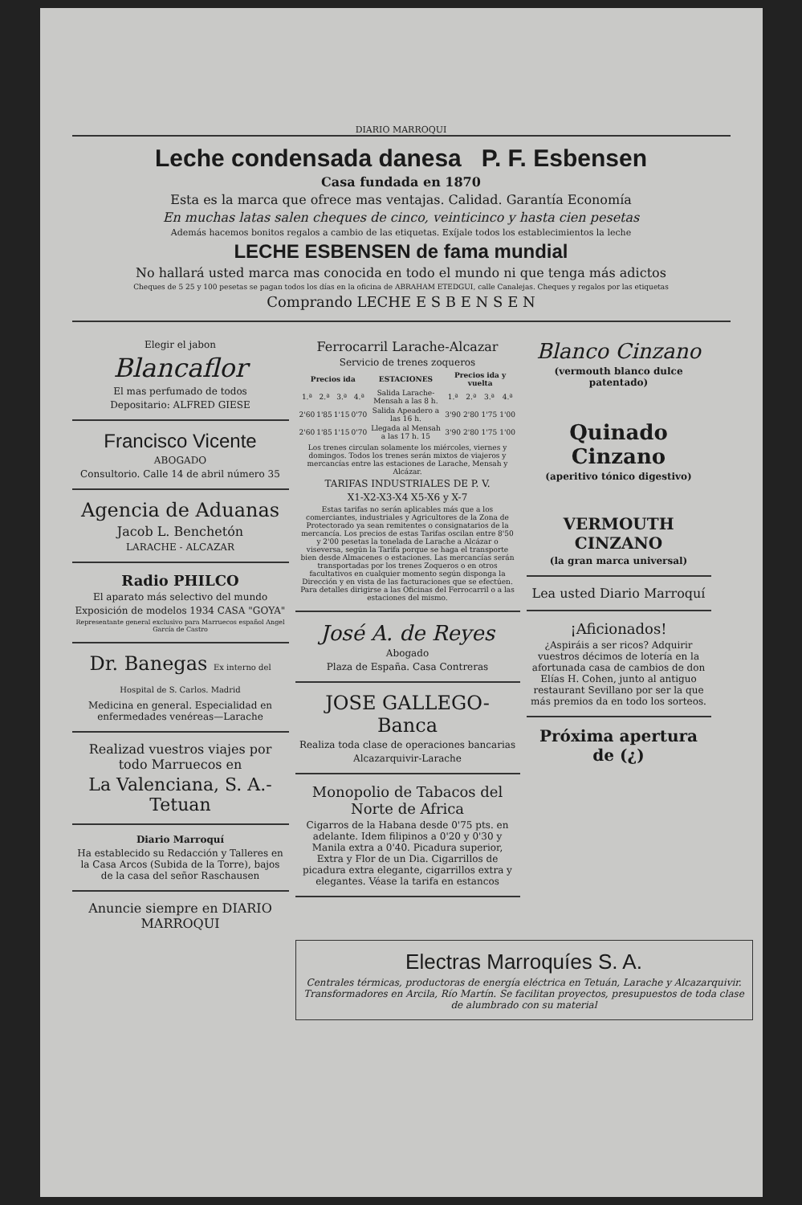DIARIO MARROQUI
Leche condensada danesa P. F. Esbensen
Casa fundada en 1870
Esta es la marca que ofrece mas ventajas. Calidad. Garantía Economía
En muchas latas salen cheques de cinco, veinticinco y hasta cien pesetas
Además hacemos bonitos regalos a cambio de las etiquetas. Exíjale todos los establecimientos la leche
LECHE ESBENSEN de fama mundial
No hallará usted marca mas conocida en todo el mundo ni que tenga más adictos
Cheques de 5 25 y 100 pesetas se pagan todos los días en la oficina de ABRAHAM ETEDGUI, calle Canalejas. Cheques y regalos por las etiquetas
Comprando LECHE E S B E N S E N
Elegir el jabon
Blancaflor
El mas perfumado de todos
Depositario: ALFRED GIESE
Francisco Vicente
ABOGADO
Consultorio. Calle 14 de abril número 35
Agencia de Aduanas
Jacob L. Benchetón
LARACHE - ALCAZAR
Radio PHILCO
El aparato más selectivo del mundo
Exposición de modelos 1934 CASA "GOYA"
Representante general exclusivo para Marruecos español Angel García de Castro
Dr. Banegas Ex interno del Hospital de S. Carlos. Madrid
Medicina en general. Especialidad en enfermedades venéreas—Larache
Realizad vuestros viajes por todo Marruecos en
La Valenciana, S. A.-Tetuan
Diario Marroquí
Ha establecido su Redacción y Talleres en la Casa Arcos (Subida de la Torre), bajos de la casa del señor Raschausen
Anuncie siempre en DIARIO MARROQUI
Ferrocarril Larache-Alcazar
Servicio de trenes zoqueros
| Precios ida | | | | ESTACIONES | Precios ida y vuelta | | | |
| --- | --- | --- | --- | --- | --- | --- | --- | --- |
| 1.ª | 2.ª | 3.ª | 4.ª | Salida Larache-Mensah a las 8 h. | 1.ª | 2.ª | 3.ª | 4.ª |
| 2'60 | 1'85 | 1'15 | 0'70 | Salida Apeadero a las 16 h. | 3'90 | 2'80 | 1'75 | 1'00 |
| 2'60 | 1'85 | 1'15 | 0'70 | Llegada al Mensah a las 17 h. 15 | 3'90 | 2'80 | 1'75 | 1'00 |
Los trenes circulan solamente los miércoles, viernes y domingos. Todos los trenes serán mixtos de viajeros y mercancías entre las estaciones de Larache, Mensah y Alcázar.
TARIFAS INDUSTRIALES DE P. V.
X1-X2-X3-X4 X5-X6 y X-7
Estas tarifas no serán aplicables más que a los comerciantes, industriales y Agricultores de la Zona de Protectorado ya sean remitentes o consignatarios de la mercancía. Los precios de estas Tarifas oscilan entre 8'50 y 2'00 pesetas la tonelada de Larache a Alcázar o viseversa, según la Tarifa porque se haga el transporte bien desde Almacenes o estaciones. Las mercancías serán transportadas por los trenes Zoqueros o en otros facultativos en cualquier momento según disponga la Dirección y en vista de las facturaciones que se efectúen. Para detalles dirigirse a las Oficinas del Ferrocarril o a las estaciones del mismo.
José A. de Reyes
Abogado
Plaza de España. Casa Contreras
JOSE GALLEGO-Banca
Realiza toda clase de operaciones bancarias
Alcazarquivir-Larache
Monopolio de Tabacos del Norte de Africa
Cigarros de la Habana desde 0'75 pts. en adelante. Idem filipinos a 0'20 y 0'30 y Manila extra a 0'40. Picadura superior, Extra y Flor de un Dia. Cigarrillos de picadura extra elegante, cigarrillos extra y elegantes. Véase la tarifa en estancos
Blanco Cinzano
(vermouth blanco dulce patentado)
Quinado Cinzano
(aperitivo tónico digestivo)
VERMOUTH CINZANO
(la gran marca universal)
Lea usted Diario Marroquí
¡Aficionados!
¿Aspiráis a ser ricos? Adquirir vuestros décimos de lotería en la afortunada casa de cambios de don Elías H. Cohen, junto al antiguo restaurant Sevillano por ser la que más premios da en todo los sorteos.
Próxima apertura de (¿)
Electras Marroquíes S. A.
Centrales térmicas, productoras de energía eléctrica en Tetuán, Larache y Alcazarquivir. Transformadores en Arcila, Río Martín. Se facilitan proyectos, presupuestos de toda clase de alumbrado con su material